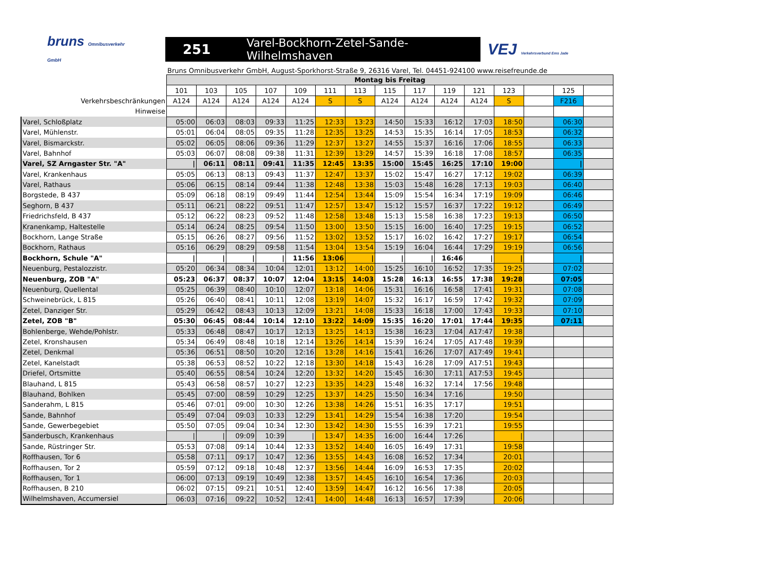bruns Omnibusverkehr GmbH
251 Varel-Bockhorn-Zetel-Sande-Wilhelmshaven
VEJ Verkehrsverbund Ems Jade
Bruns Omnibusverkehr GmbH, August-Sporkhorst-Straße 9, 26316 Varel, Tel. 04451-924100 www.reisefreunde.de
| | Montag bis Freitag | | | | | | | | | | | | | | |
| --- | --- | --- | --- | --- | --- | --- | --- | --- | --- | --- | --- | --- | --- | --- | --- |
| | 101 | 103 | 105 | 107 | 109 | 111 | 113 | 115 | 117 | 119 | 121 | 123 | | 125 | |
| Verkehrsbeschränkungen | A124 | A124 | A124 | A124 | A124 | S | S | A124 | A124 | A124 | A124 | S | | F216 | |
| Hinweise | | | | | | | | | | | | | | | |
| Varel, Schloßplatz | 05:00 | 06:03 | 08:03 | 09:33 | 11:25 | 12:33 | 13:23 | 14:50 | 15:33 | 16:12 | 17:03 | 18:50 | | 06:30 | |
| Varel, Mühlenstr. | 05:01 | 06:04 | 08:05 | 09:35 | 11:28 | 12:35 | 13:25 | 14:53 | 15:35 | 16:14 | 17:05 | 18:53 | | 06:32 | |
| Varel, Bismarckstr. | 05:02 | 06:05 | 08:06 | 09:36 | 11:29 | 12:37 | 13:27 | 14:55 | 15:37 | 16:16 | 17:06 | 18:55 | | 06:33 | |
| Varel, Bahnhof | 05:03 | 06:07 | 08:08 | 09:38 | 11:31 | 12:39 | 13:29 | 14:57 | 15:39 | 16:18 | 17:08 | 18:57 | | 06:35 | |
| Varel, SZ Arngaster Str. "A" | / | 06:11 | 08:11 | 09:41 | 11:35 | 12:45 | 13:35 | 15:00 | 15:45 | 16:25 | 17:10 | 19:00 | | / | |
| Varel, Krankenhaus | 05:05 | 06:13 | 08:13 | 09:43 | 11:37 | 12:47 | 13:37 | 15:02 | 15:47 | 16:27 | 17:12 | 19:02 | | 06:39 | |
| Varel, Rathaus | 05:06 | 06:15 | 08:14 | 09:44 | 11:38 | 12:48 | 13:38 | 15:03 | 15:48 | 16:28 | 17:13 | 19:03 | | 06:40 | |
| Borgstede, B 437 | 05:09 | 06:18 | 08:19 | 09:49 | 11:44 | 12:54 | 13:44 | 15:09 | 15:54 | 16:34 | 17:19 | 19:09 | | 06:46 | |
| Seghorn, B 437 | 05:11 | 06:21 | 08:22 | 09:51 | 11:47 | 12:57 | 13:47 | 15:12 | 15:57 | 16:37 | 17:22 | 19:12 | | 06:49 | |
| Friedrichsfeld, B 437 | 05:12 | 06:22 | 08:23 | 09:52 | 11:48 | 12:58 | 13:48 | 15:13 | 15:58 | 16:38 | 17:23 | 19:13 | | 06:50 | |
| Kranenkamp, Haltestelle | 05:14 | 06:24 | 08:25 | 09:54 | 11:50 | 13:00 | 13:50 | 15:15 | 16:00 | 16:40 | 17:25 | 19:15 | | 06:52 | |
| Bockhorn, Lange Straße | 05:15 | 06:26 | 08:27 | 09:56 | 11:52 | 13:02 | 13:52 | 15:17 | 16:02 | 16:42 | 17:27 | 19:17 | | 06:54 | |
| Bockhorn, Rathaus | 05:16 | 06:29 | 08:29 | 09:58 | 11:54 | 13:04 | 13:54 | 15:19 | 16:04 | 16:44 | 17:29 | 19:19 | | 06:56 | |
| Bockhorn, Schule "A" | / | / | / | / | 11:56 | 13:06 | / | / | / | 16:46 | / | / | | / | |
| Neuenburg, Pestalozzistr. | 05:20 | 06:34 | 08:34 | 10:04 | 12:01 | 13:12 | 14:00 | 15:25 | 16:10 | 16:52 | 17:35 | 19:25 | | 07:02 | |
| Neuenburg, ZOB "A" | 05:23 | 06:37 | 08:37 | 10:07 | 12:04 | 13:15 | 14:03 | 15:28 | 16:13 | 16:55 | 17:38 | 19:28 | | 07:05 | |
| Neuenburg, Quellental | 05:25 | 06:39 | 08:40 | 10:10 | 12:07 | 13:18 | 14:06 | 15:31 | 16:16 | 16:58 | 17:41 | 19:31 | | 07:08 | |
| Schweinebrück, L 815 | 05:26 | 06:40 | 08:41 | 10:11 | 12:08 | 13:19 | 14:07 | 15:32 | 16:17 | 16:59 | 17:42 | 19:32 | | 07:09 | |
| Zetel, Danziger Str. | 05:29 | 06:42 | 08:43 | 10:13 | 12:09 | 13:21 | 14:08 | 15:33 | 16:18 | 17:00 | 17:43 | 19:33 | | 07:10 | |
| Zetel, ZOB "B" | 05:30 | 06:45 | 08:44 | 10:14 | 12:10 | 13:22 | 14:09 | 15:35 | 16:20 | 17:01 | 17:44 | 19:35 | | 07:11 | |
| Bohlenberge, Wehde/Pohlstr. | 05:33 | 06:48 | 08:47 | 10:17 | 12:13 | 13:25 | 14:13 | 15:38 | 16:23 | 17:04 | A17:47 | 19:38 | | | |
| Zetel, Kronshausen | 05:34 | 06:49 | 08:48 | 10:18 | 12:14 | 13:26 | 14:14 | 15:39 | 16:24 | 17:05 | A17:48 | 19:39 | | | |
| Zetel, Denkmal | 05:36 | 06:51 | 08:50 | 10:20 | 12:16 | 13:28 | 14:16 | 15:41 | 16:26 | 17:07 | A17:49 | 19:41 | | | |
| Zetel, Kanelstadt | 05:38 | 06:53 | 08:52 | 10:22 | 12:18 | 13:30 | 14:18 | 15:43 | 16:28 | 17:09 | A17:51 | 19:43 | | | |
| Driefel, Ortsmitte | 05:40 | 06:55 | 08:54 | 10:24 | 12:20 | 13:32 | 14:20 | 15:45 | 16:30 | 17:11 | A17:53 | 19:45 | | | |
| Blauhand, L 815 | 05:43 | 06:58 | 08:57 | 10:27 | 12:23 | 13:35 | 14:23 | 15:48 | 16:32 | 17:14 | 17:56 | 19:48 | | | |
| Blauhand, Bohlken | 05:45 | 07:00 | 08:59 | 10:29 | 12:25 | 13:37 | 14:25 | 15:50 | 16:34 | 17:16 | | 19:50 | | | |
| Sanderahm, L 815 | 05:46 | 07:01 | 09:00 | 10:30 | 12:26 | 13:38 | 14:26 | 15:51 | 16:35 | 17:17 | | 19:51 | | | |
| Sande, Bahnhof | 05:49 | 07:04 | 09:03 | 10:33 | 12:29 | 13:41 | 14:29 | 15:54 | 16:38 | 17:20 | | 19:54 | | | |
| Sande, Gewerbegebiet | 05:50 | 07:05 | 09:04 | 10:34 | 12:30 | 13:42 | 14:30 | 15:55 | 16:39 | 17:21 | | 19:55 | | | |
| Sanderbusch, Krankenhaus | / | / | 09:09 | 10:39 | / | 13:47 | 14:35 | 16:00 | 16:44 | 17:26 | | / | | | |
| Sande, Rüstringer Str. | 05:53 | 07:08 | 09:14 | 10:44 | 12:33 | 13:52 | 14:40 | 16:05 | 16:49 | 17:31 | | 19:58 | | | |
| Roffhausen, Tor 6 | 05:58 | 07:11 | 09:17 | 10:47 | 12:36 | 13:55 | 14:43 | 16:08 | 16:52 | 17:34 | | 20:01 | | | |
| Roffhausen, Tor 2 | 05:59 | 07:12 | 09:18 | 10:48 | 12:37 | 13:56 | 14:44 | 16:09 | 16:53 | 17:35 | | 20:02 | | | |
| Roffhausen, Tor 1 | 06:00 | 07:13 | 09:19 | 10:49 | 12:38 | 13:57 | 14:45 | 16:10 | 16:54 | 17:36 | | 20:03 | | | |
| Roffhausen, B 210 | 06:02 | 07:15 | 09:21 | 10:51 | 12:40 | 13:59 | 14:47 | 16:12 | 16:56 | 17:38 | | 20:05 | | | |
| Wilhelmshaven, Accumersiel | 06:03 | 07:16 | 09:22 | 10:52 | 12:41 | 14:00 | 14:48 | 16:13 | 16:57 | 17:39 | | 20:06 | | | |